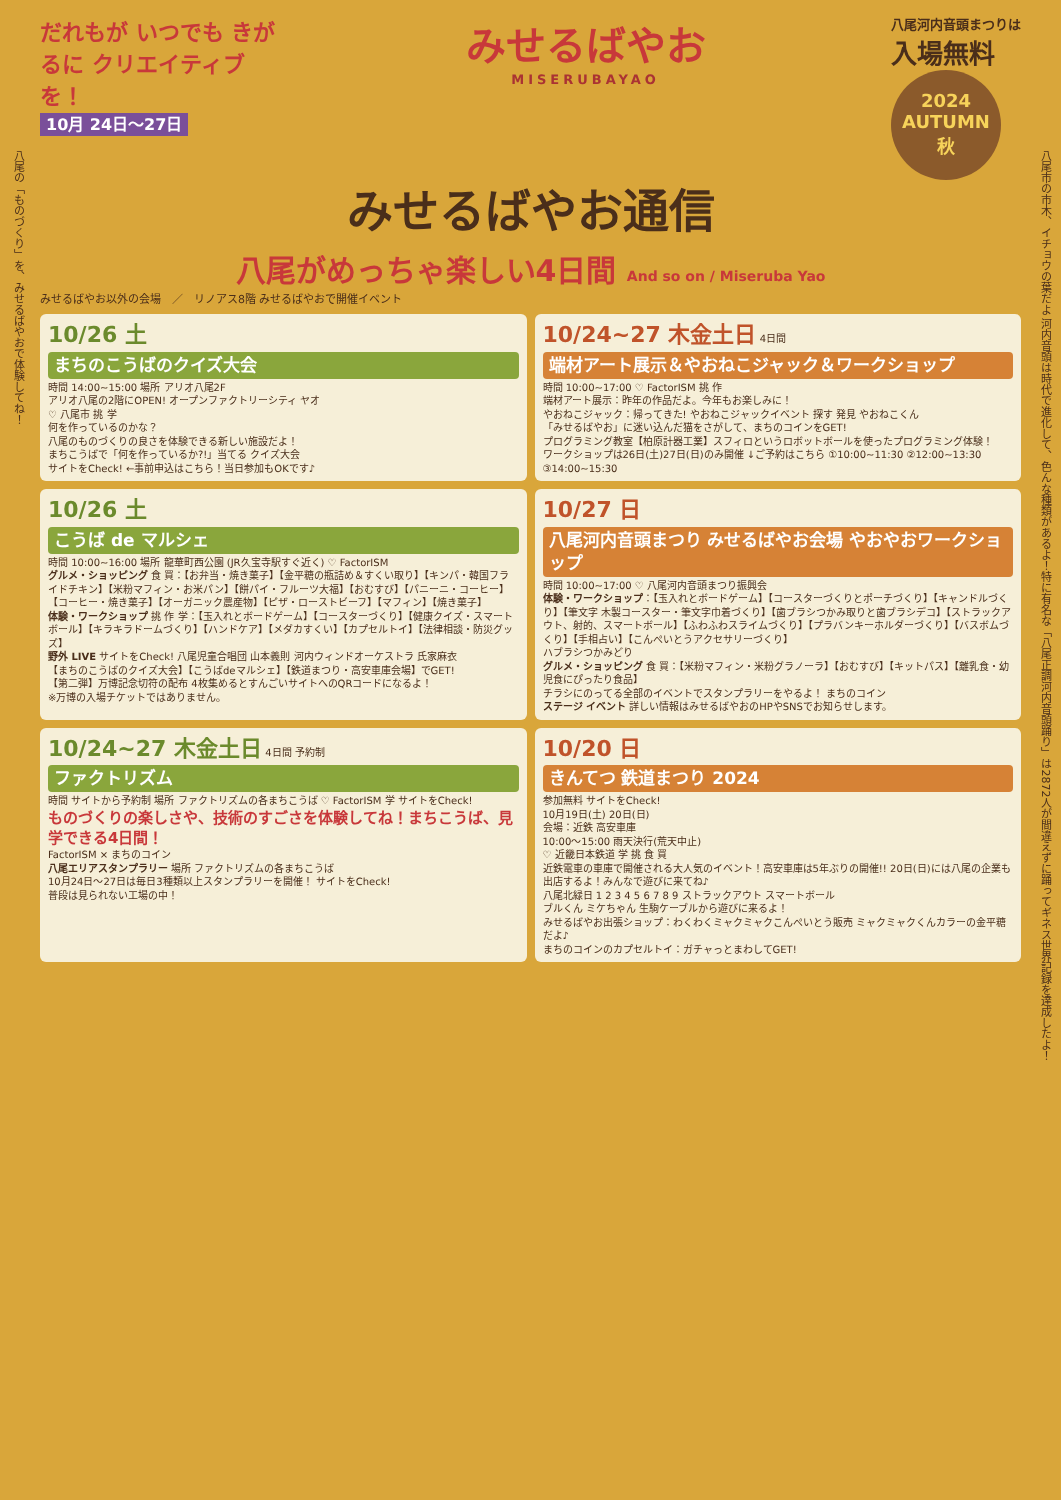八尾の「ものづくり」を、みせるばやおで体験してね！
八尾市の市木、イチョウの葉だよ 河内音頭は時代で進化して、色んな種類があるよ！特に有名な「八尾正調河内音頭踊り」は2872人が間違えずに踊ってギネス世界記録を達成したよ！
だれもが いつでも きがるに クリエイティブを！
10月 24日〜27日
みせるばやお
MISERUBAYAO
八尾河内音頭まつりは
入場無料
2024
AUTUMN
秋
みせるばやお通信
八尾がめっちゃ楽しい4日間 And so on / Miseruba Yao
みせるばやお以外の会場　／　リノアス8階 みせるばやおで開催イベント
10/26 土
まちのこうばのクイズ大会
時間 14:00~15:00 場所 アリオ八尾2F
アリオ八尾の2階にOPEN! オープンファクトリーシティ ヤオ
♡ 八尾市 挑 学
何を作っているのかな？
八尾のものづくりの良さを体験できる新しい施設だよ！
まちこうばで「何を作っているか?!」当てる クイズ大会
サイトをCheck! ←事前申込はこちら！当日参加もOKです♪
10/24~27 木金土日 4日間
端材アート展示＆やおねこジャック＆ワークショップ
時間 10:00~17:00 ♡ FactorISM 挑 作
端材アート展示：昨年の作品だよ。今年もお楽しみに！
やおねこジャック：帰ってきた! やおねこジャックイベント 探す 発見 やおねこくん
「みせるばやお」に迷い込んだ猫をさがして、まちのコインをGET!
プログラミング教室【柏原計器工業】スフィロというロボットボールを使ったプログラミング体験！
ワークショップは26日(土)27日(日)のみ開催 ↓ご予約はこちら ①10:00~11:30 ②12:00~13:30 ③14:00~15:30
10/26 土
こうば de マルシェ
時間 10:00~16:00 場所 龍華町西公園 (JR久宝寺駅すぐ近く) ♡ FactorISM
グルメ・ショッピング 食 買：【お弁当・焼き菓子】【金平糖の瓶詰め＆すくい取り】【キンパ・韓国フライドチキン】【米粉マフィン・お米パン】【餅パイ・フルーツ大福】【おむすび】【パニーニ・コーヒー】【コーヒー・焼き菓子】【オーガニック農産物】【ピザ・ローストビーフ】【マフィン】【焼き菓子】
体験・ワークショップ 挑 作 学：【玉入れとボードゲーム】【コースターづくり】【健康クイズ・スマートボール】【キラキラドームづくり】【ハンドケア】【メダカすくい】【カプセルトイ】【法律相談・防災グッズ】
野外 LIVE サイトをCheck! 八尾児童合唱団 山本義則 河内ウィンドオーケストラ 氏家麻衣
【まちのこうばのクイズ大会】【こうばdeマルシェ】【鉄道まつり・高安車庫会場】でGET!
【第二弾】万博記念切符の配布 4枚集めるとすんごいサイトへのQRコードになるよ！
※万博の入場チケットではありません。
10/27 日
八尾河内音頭まつり みせるばやお会場 やおやおワークショップ
時間 10:00~17:00 ♡ 八尾河内音頭まつり振興会
体験・ワークショップ：【玉入れとボードゲーム】【コースターづくりとポーチづくり】【キャンドルづくり】【筆文字 木製コースター・筆文字巾着づくり】【歯ブラシつかみ取りと歯ブラシデコ】【ストラックアウト、射的、スマートボール】【ふわふわスライムづくり】【プラバンキーホルダーづくり】【バスボムづくり】【手相占い】【こんぺいとうアクセサリーづくり】
ハブラシつかみどり
グルメ・ショッピング 食 買：【米粉マフィン・米粉グラノーラ】【おむすび】【キットパス】【離乳食・幼児食にぴったり食品】
チラシにのってる全部のイベントでスタンプラリーをやるよ！ まちのコイン
ステージ イベント 詳しい情報はみせるばやおのHPやSNSでお知らせします。
10/24~27 木金土日 4日間 予約制
ファクトリズム
時間 サイトから予約制 場所 ファクトリズムの各まちこうば ♡ FactorISM 学 サイトをCheck!
ものづくりの楽しさや、技術のすごさを体験してね！まちこうば、見学できる4日間！
FactorISM × まちのコイン
八尾エリアスタンプラリー 場所 ファクトリズムの各まちこうば
10月24日〜27日は毎日3種類以上スタンプラリーを開催！ サイトをCheck!
普段は見られない工場の中！
10/20 日
きんてつ 鉄道まつり 2024
参加無料 サイトをCheck!
10月19日(土) 20日(日)
会場：近鉄 高安車庫
10:00〜15:00 雨天決行(荒天中止)
♡ 近畿日本鉄道 学 挑 食 買
近鉄電車の車庫で開催される大人気のイベント！高安車庫は5年ぶりの開催!! 20日(日)には八尾の企業も出店するよ！みんなで遊びに来てね♪
八尾北緑日 1 2 3 4 5 6 7 8 9 ストラックアウト スマートボール
ブルくん ミケちゃん 生駒ケーブルから遊びに来るよ！
みせるばやお出張ショップ：わくわくミャクミャクこんぺいとう販売 ミャクミャクくんカラーの金平糖だよ♪
まちのコインのカプセルトイ：ガチャっとまわしてGET!